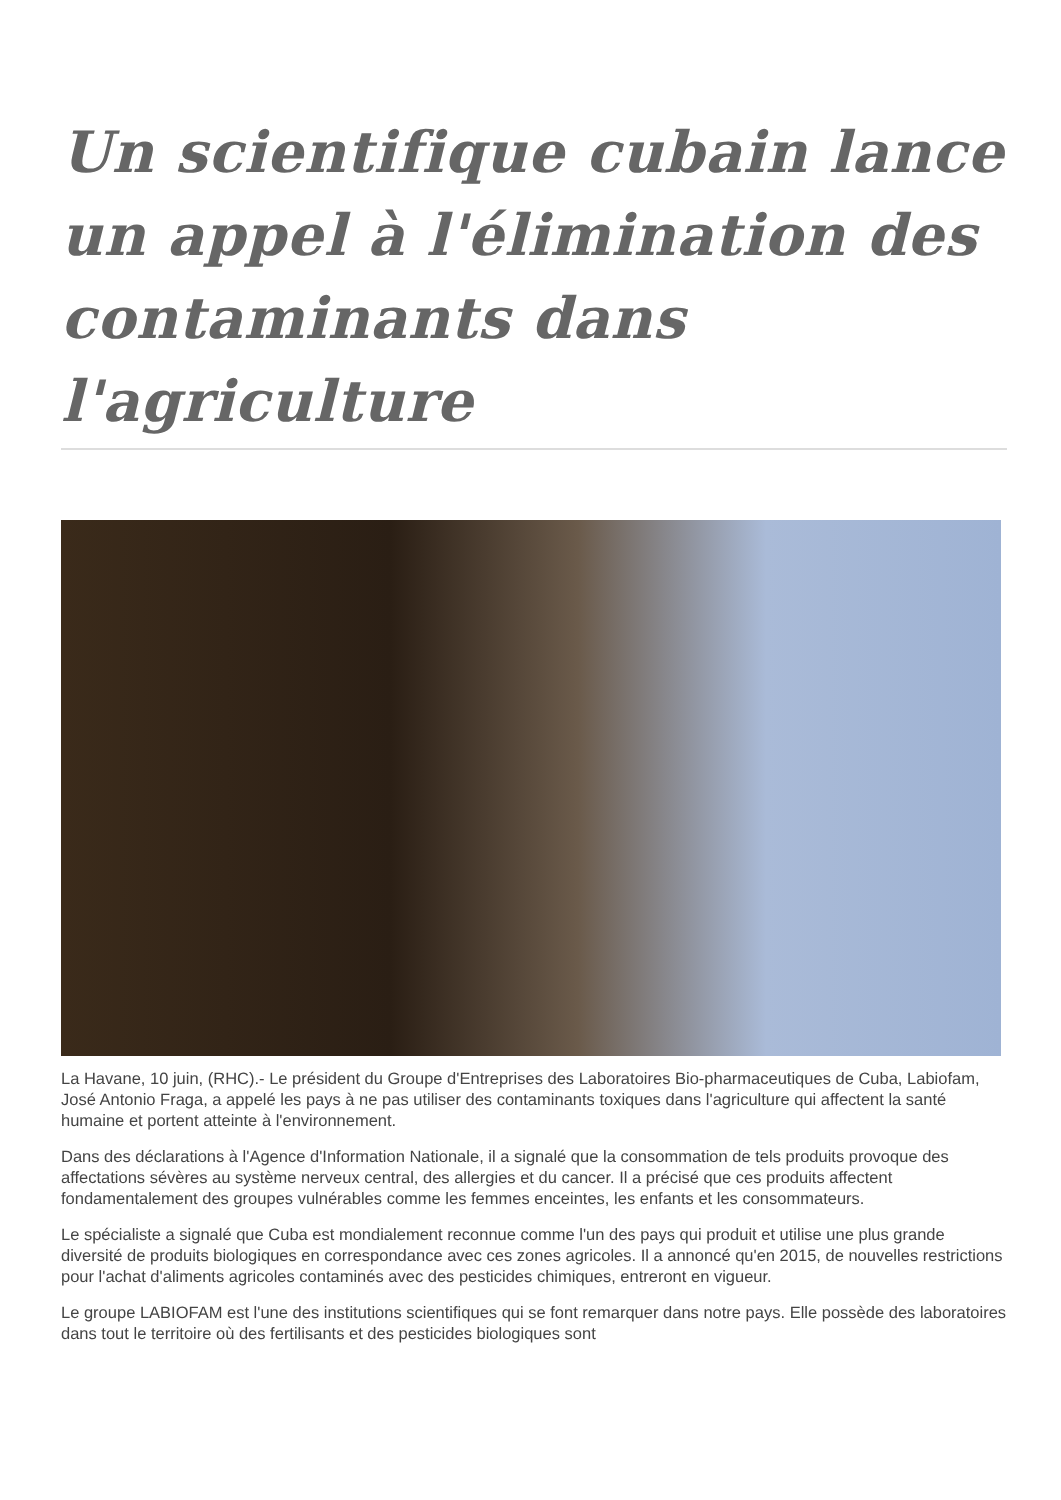Un scientifique cubain lance un appel à l'élimination des contaminants dans l'agriculture
La Havane, 10 juin, (RHC).- Le président du Groupe d'Entreprises des Laboratoires Bio-pharmaceutiques de Cuba, Labiofam, José Antonio Fraga, a appelé les pays à ne pas utiliser des contaminants toxiques dans l'agriculture qui affectent la santé humaine et portent atteinte à l'environnement.
Dans des déclarations à l'Agence d'Information Nationale, il a signalé que la consommation de tels produits provoque des affectations sévères au système nerveux central, des allergies et du cancer. Il a précisé que ces produits affectent fondamentalement des groupes vulnérables comme les femmes enceintes, les enfants et les consommateurs.
Le spécialiste a signalé que Cuba est mondialement reconnue comme l'un des pays qui produit et utilise une plus grande diversité de produits biologiques en correspondance avec ces zones agricoles. Il a annoncé qu'en 2015, de nouvelles restrictions pour l'achat d'aliments agricoles contaminés avec des pesticides chimiques, entreront en vigueur.
Le groupe LABIOFAM est l'une des institutions scientifiques qui se font remarquer dans notre pays. Elle possède des laboratoires dans tout le territoire où des fertilisants et des pesticides biologiques sont